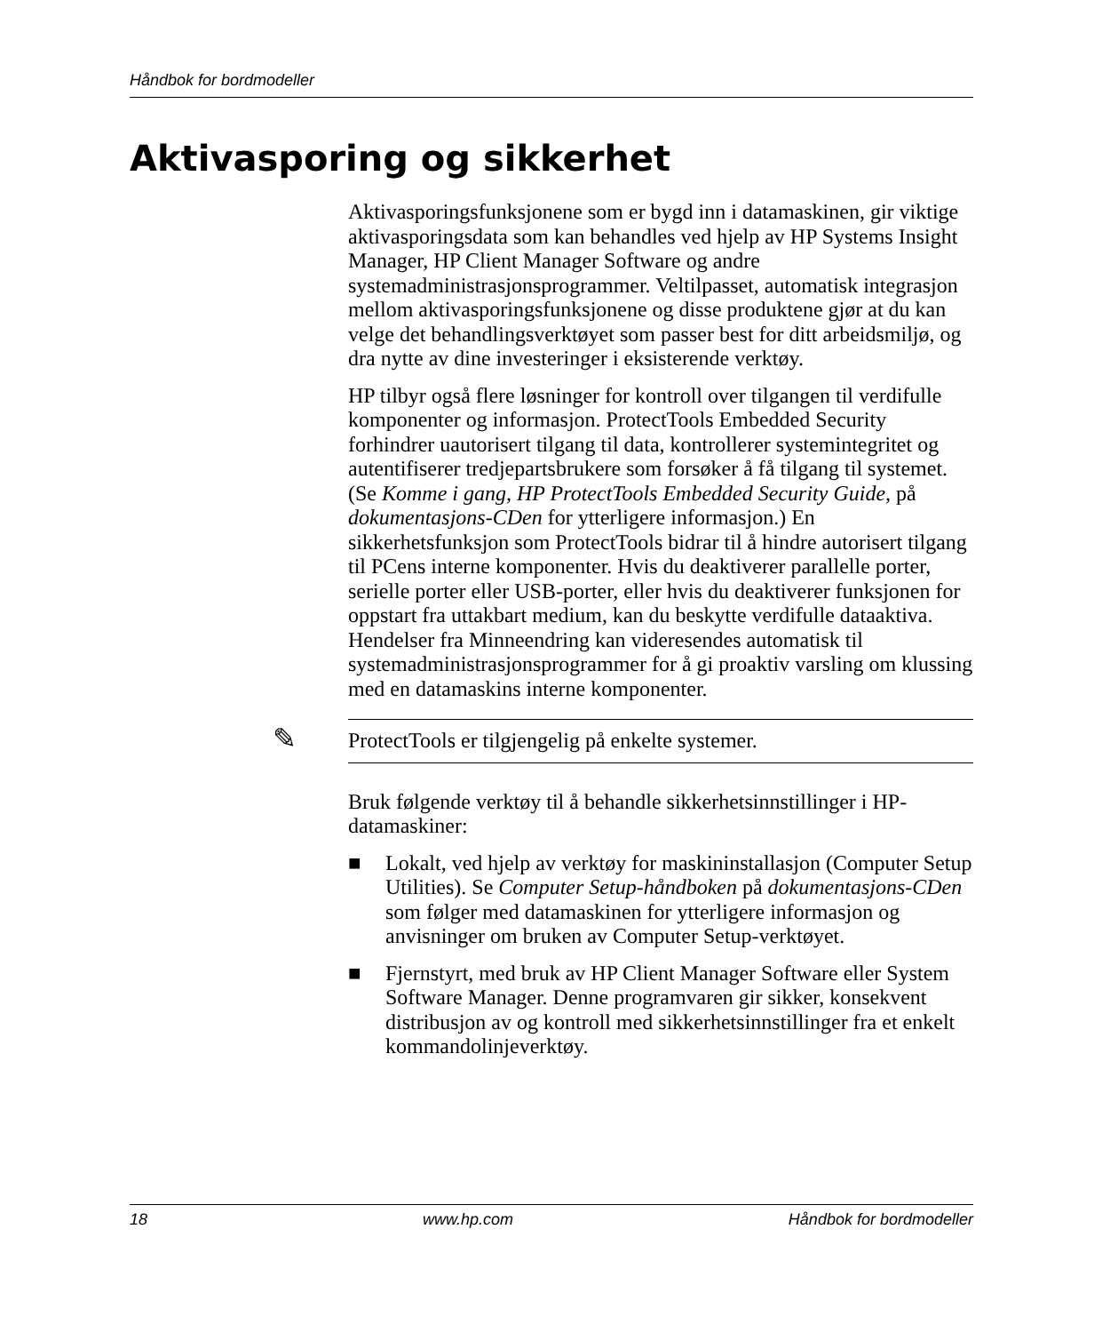Håndbok for bordmodeller
Aktivasporing og sikkerhet
Aktivasporingsfunksjonene som er bygd inn i datamaskinen, gir viktige aktivasporingsdata som kan behandles ved hjelp av HP Systems Insight Manager, HP Client Manager Software og andre systemadministrasjonsprogrammer. Veltilpasset, automatisk integrasjon mellom aktivasporingsfunksjonene og disse produktene gjør at du kan velge det behandlingsverktøyet som passer best for ditt arbeidsmiljø, og dra nytte av dine investeringer i eksisterende verktøy.
HP tilbyr også flere løsninger for kontroll over tilgangen til verdifulle komponenter og informasjon. ProtectTools Embedded Security forhindrer uautorisert tilgang til data, kontrollerer systemintegritet og autentifiserer tredjepartsbrukere som forsøker å få tilgang til systemet. (Se Komme i gang, HP ProtectTools Embedded Security Guide, på dokumentasjons-CDen for ytterligere informasjon.) En sikkerhetsfunksjon som ProtectTools bidrar til å hindre autorisert tilgang til PCens interne komponenter. Hvis du deaktiverer parallelle porter, serielle porter eller USB-porter, eller hvis du deaktiverer funksjonen for oppstart fra uttakbart medium, kan du beskytte verdifulle dataaktiva. Hendelser fra Minneendring kan videresendes automatisk til systemadministrasjonsprogrammer for å gi proaktiv varsling om klussing med en datamaskins interne komponenter.
✎ ProtectTools er tilgjengelig på enkelte systemer.
Bruk følgende verktøy til å behandle sikkerhetsinnstillinger i HP-datamaskiner:
■ Lokalt, ved hjelp av verktøy for maskininstallasjon (Computer Setup Utilities). Se Computer Setup-håndboken på dokumentasjons-CDen som følger med datamaskinen for ytterligere informasjon og anvisninger om bruken av Computer Setup-verktøyet.
■ Fjernstyrt, med bruk av HP Client Manager Software eller System Software Manager. Denne programvaren gir sikker, konsekvent distribusjon av og kontroll med sikkerhetsinnstillinger fra et enkelt kommandolinjeverktøy.
18 www.hp.com Håndbok for bordmodeller